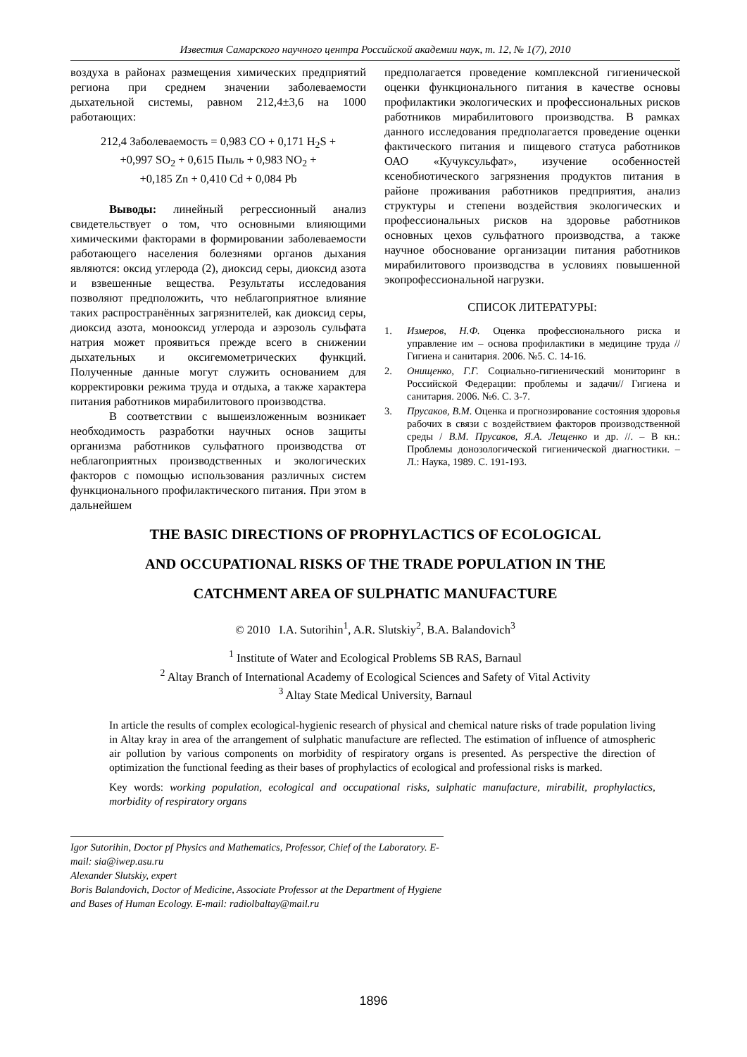Известия Самарского научного центра Российской академии наук, т. 12, № 1(7), 2010
воздуха в районах размещения химических предприятий региона при среднем значении заболеваемости дыхательной системы, равном 212,4±3,6 на 1000 работающих:
212,4 Заболеваемость = 0,983 CO + 0,171 H<sub>2</sub>S +
+0,997 SO<sub>2</sub> + 0,615 Пыль + 0,983 NO<sub>2</sub> +
+0,185 Zn + 0,410 Cd + 0,084 Pb
Выводы: линейный регрессионный анализ свидетельствует о том, что основными влияющими химическими факторами в формировании заболеваемости работающего населения болезнями органов дыхания являются: оксид углерода (2), диоксид серы, диоксид азота и взвешенные вещества. Результаты исследования позволяют предположить, что неблагоприятное влияние таких распространённых загрязнителей, как диоксид серы, диоксид азота, монооксид углерода и аэрозоль сульфата натрия может проявиться прежде всего в снижении дыхательных и оксигемометрических функций. Полученные данные могут служить основанием для корректировки режима труда и отдыха, а также характера питания работников мирабилитового производства.
В соответствии с вышеизложенным возникает необходимость разработки научных основ защиты организма работников сульфатного производства от неблагоприятных производственных и экологических факторов с помощью использования различных систем функционального профилактического питания. При этом в дальнейшем
предполагается проведение комплексной гигиенической оценки функционального питания в качестве основы профилактики экологических и профессиональных рисков работников мирабилитового производства. В рамках данного исследования предполагается проведение оценки фактического питания и пищевого статуса работников ОАО «Кучуксульфат», изучение особенностей ксенобиотического загрязнения продуктов питания в районе проживания работников предприятия, анализ структуры и степени воздействия экологических и профессиональных рисков на здоровье работников основных цехов сульфатного производства, а также научное обоснование организации питания работников мирабилитового производства в условиях повышенной экопрофессиональной нагрузки.
СПИСОК ЛИТЕРАТУРЫ:
1. Измеров, Н.Ф. Оценка профессионального риска и управление им – основа профилактики в медицине труда // Гигиена и санитария. 2006. №5. С. 14-16.
2. Онищенко, Г.Г. Социально-гигиенический мониторинг в Российской Федерации: проблемы и задачи// Гигиена и санитария. 2006. №6. С. 3-7.
3. Прусаков, В.М. Оценка и прогнозирование состояния здоровья рабочих в связи с воздействием факторов производственной среды / В.М. Прусаков, Я.А. Лещенко и др. //. – В кн.: Проблемы донозологической гигиенической диагностики. – Л.: Наука, 1989. С. 191-193.
THE BASIC DIRECTIONS OF PROPHYLACTICS OF ECOLOGICAL
AND OCCUPATIONAL RISKS OF THE TRADE POPULATION IN THE
CATCHMENT AREA OF SULPHATIC MANUFACTURE
© 2010 I.A. Sutorihin<sup>1</sup>, A.R. Slutskiy<sup>2</sup>, B.A. Balandovich<sup>3</sup>
<sup>1</sup> Institute of Water and Ecological Problems SB RAS, Barnaul
<sup>2</sup> Altay Branch of International Academy of Ecological Sciences and Safety of Vital Activity
<sup>3</sup> Altay State Medical University, Barnaul
In article the results of complex ecological-hygienic research of physical and chemical nature risks of trade population living in Altay kray in area of the arrangement of sulphatic manufacture are reflected. The estimation of influence of atmospheric air pollution by various components on morbidity of respiratory organs is presented. As perspective the direction of optimization the functional feeding as their bases of prophylactics of ecological and professional risks is marked.
Key words: working population, ecological and occupational risks, sulphatic manufacture, mirabilit, prophylactics, morbidity of respiratory organs
Igor Sutorihin, Doctor pf Physics and Mathematics, Professor, Chief of the Laboratory. E-mail: sia@iwep.asu.ru
Alexander Slutskiy, expert
Boris Balandovich, Doctor of Medicine, Associate Professor at the Department of Hygiene and Bases of Human Ecology. E-mail: radiolbaltay@mail.ru
1896